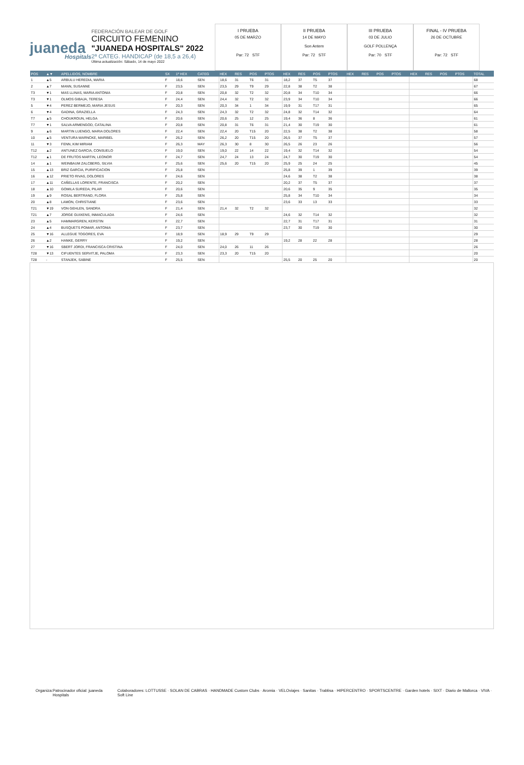juaneda
Hospitals
FEDERACIÓN BALEAR DE GOLF
CIRCUITO FEMENINO
"JUANEDA HOSPITALS" 2022
2ª CATEG. HANDICAP (de 18,5 a 26,4)
Última actualización: Sábado, 14 de mayo 2022
I PRUEBA
05 DE MARZO
Par: 72 STF
II PRUEBA
14 DE MAYO
Son Antem
Par: 72 STF
III PRUEBA
03 DE JULIO
GOLF POLLENÇA
Par: 70 STF
FINAL - IV PRUEBA
26 DE OCTUBRE
Par: 72 STF
| POS | ▲▼ | APELLIDOS, NOMBRE | SX | 1º HEX | CATEG | HEX | RES | POS | PTOS | HEX | RES | POS | PTOS | HEX | RES | POS | PTOS | HEX | RES | POS | PTOS | TOTAL |
| --- | --- | --- | --- | --- | --- | --- | --- | --- | --- | --- | --- | --- | --- | --- | --- | --- | --- | --- | --- | --- | --- | --- |
| 1 | ▲5 | ARBULU HEREDIA, MARIA | F | 18,6 | SEN | 18,6 | 31 | T6 | 31 | 18,2 | 37 | T5 | 37 | | | | | | | | | 68 |
| 2 | ▲7 | MANN, SUSANNE | F | 23,5 | SEN | 23,5 | 29 | T9 | 29 | 22,8 | 38 | T2 | 38 | | | | | | | | | 67 |
| T3 | ▼1 | MAS LLINAS, MARIA ANTONIA | F | 20,8 | SEN | 20,8 | 32 | T2 | 32 | 20,8 | 34 | T10 | 34 | | | | | | | | | 66 |
| T3 | ▼1 | OLMOS GIBAJA, TERESA | F | 24,4 | SEN | 24,4 | 32 | T2 | 32 | 23,9 | 34 | T10 | 34 | | | | | | | | | 66 |
| 5 | ▼4 | PEREZ BERMEJO, MARIA JESUS | F | 20,3 | SEN | 20,3 | 34 | 1 | 34 | 19,9 | 31 | T17 | 31 | | | | | | | | | 65 |
| 6 | ▼4 | GADINA, GRAZIELLA | F | 24,3 | SEN | 24,3 | 32 | T2 | 32 | 24,8 | 32 | T14 | 32 | | | | | | | | | 64 |
| T7 | ▲5 | CHOUKROUN, HELGA | F | 20,6 | SEN | 20,6 | 25 | 12 | 25 | 19,4 | 36 | 8 | 36 | | | | | | | | | 61 |
| T7 | ▼1 | SALVA ARMENGOD, CATALINA | F | 20,8 | SEN | 20,8 | 31 | T6 | 31 | 21,4 | 30 | T19 | 30 | | | | | | | | | 61 |
| 9 | ▲6 | MARTIN LUENGO, MARIA DOLORES | F | 22,4 | SEN | 22,4 | 20 | T15 | 20 | 22,5 | 38 | T2 | 38 | | | | | | | | | 58 |
| 10 | ▲5 | VENTURA WARNCKE, MARIBEL | F | 26,2 | SEN | 26,2 | 20 | T15 | 20 | 26,5 | 37 | T5 | 37 | | | | | | | | | 57 |
| 11 | ▼3 | FENN, KIM MIRIAM | F | 26,3 | MAY | 26,3 | 30 | 8 | 30 | 26,5 | 26 | 23 | 26 | | | | | | | | | 56 |
| T12 | ▲2 | ANTUNEZ GARCIA, CONSUELO | F | 19,0 | SEN | 19,0 | 22 | 14 | 22 | 19,4 | 32 | T14 | 32 | | | | | | | | | 54 |
| T12 | ▲1 | DE FRUTOS MARTIN, LEONOR | F | 24,7 | SEN | 24,7 | 24 | 13 | 24 | 24,7 | 30 | T19 | 30 | | | | | | | | | 54 |
| 14 | ▲1 | WEINBAUM ZALCBERG, SILVIA | F | 25,6 | SEN | 25,6 | 20 | T15 | 20 | 25,9 | 25 | 24 | 25 | | | | | | | | | 45 |
| 15 | ▲13 | BRIZ GARCIA, PURIFICACION | F | 25,8 | SEN | | | | | 25,8 | 39 | 1 | 39 | | | | | | | | | 39 |
| 16 | ▲12 | PRIETO RIVAS, DOLORES | F | 24,6 | SEN | | | | | 24,6 | 38 | T2 | 38 | | | | | | | | | 38 |
| 17 | ▲11 | CAÑELLAS LORENTE, FRANCISCA | F | 20,2 | SEN | | | | | 20,2 | 37 | T5 | 37 | | | | | | | | | 37 |
| 18 | ▲10 | GOMILA SUREDA, PILAR | F | 20,6 | SEN | | | | | 20,6 | 35 | 9 | 35 | | | | | | | | | 35 |
| 19 | ▲9 | ROSAL BERTRAND, FLORA | F | 25,8 | SEN | | | | | 25,8 | 34 | T10 | 34 | | | | | | | | | 34 |
| 20 | ▲8 | LAMON, CHRISTIANE | F | 23,6 | SEN | | | | | 23,6 | 33 | 13 | 33 | | | | | | | | | 33 |
| T21 | ▼19 | VON GEHLEN, SANDRA | F | 21,4 | SEN | 21,4 | 32 | T2 | 32 | | | | | | | | | | | | | 32 |
| T21 | ▲7 | JORGE GUIXENS, INMACULADA | F | 24,6 | SEN | | | | | 24,6 | 32 | T14 | 32 | | | | | | | | | 32 |
| 23 | ▲5 | HAMMARGREN, KERSTIN | F | 22,7 | SEN | | | | | 22,7 | 31 | T17 | 31 | | | | | | | | | 31 |
| 24 | ▲4 | BUSQUETS POMAR, ANTONIA | F | 23,7 | SEN | | | | | 23,7 | 30 | T19 | 30 | | | | | | | | | 30 |
| 25 | ▼16 | ALLEGUE TOGORES, EVA | F | 18,9 | SEN | 18,9 | 29 | T9 | 29 | | | | | | | | | | | | | 29 |
| 26 | ▲2 | HANKE, GERRY | F | 19,2 | SEN | | | | | 19,2 | 28 | 22 | 28 | | | | | | | | | 28 |
| 27 | ▼16 | SBERT JORDI, FRANCISCA CRISTINA | F | 24,0 | SEN | 24,0 | 26 | 11 | 26 | | | | | | | | | | | | | 26 |
| T28 | ▼13 | CIFUENTES SERVITJE, PALOMA | F | 23,3 | SEN | 23,3 | 20 | T15 | 20 | | | | | | | | | | | | | 20 |
| T28 | - | STANJEK, SABINE | F | 25,5 | SEN | | | | | 25,5 | 20 | 25 | 20 | | | | | | | | | 20 |
Organiza: Patrocinador oficial: juaneda Hospitals Colaboradores: LOTTUSSE · SOLAN DE CABRAS · HANDMADE Custom Clubs · Aromia · VELOviajes · Sanitas · Trablisa · HIPERCENTRO · SPORTSCENTRE · Garden hotels · SIXT · Diario de Mallorca · VIVA · Soft Line